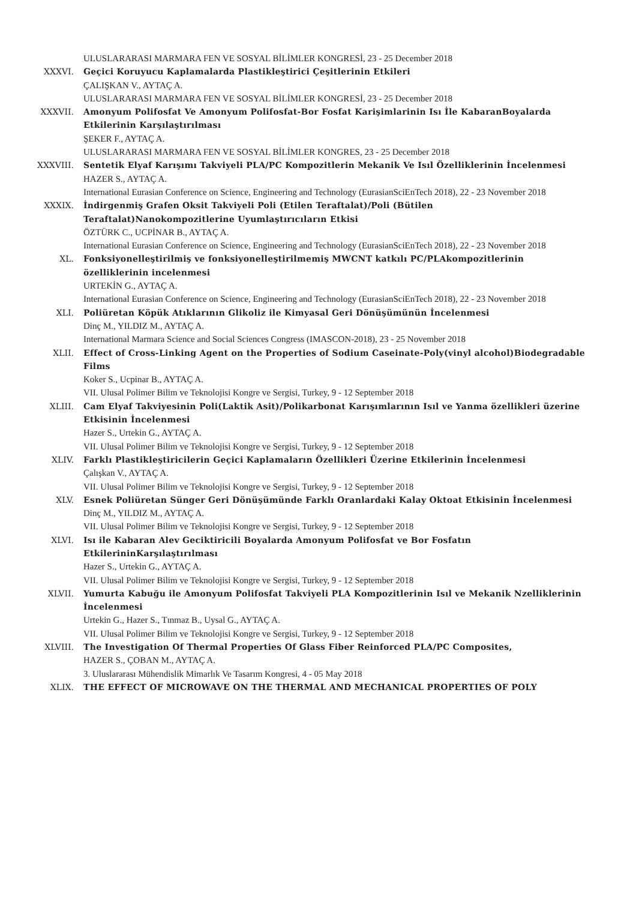ULUSLARARASI MARMARA FEN VE SOSYAL BİLİMLER KONGRESİ, 23 - 25 December 2018
XXXVI. Geçici Koruyucu Kaplamalarda Plastikleştirici Çeşitlerinin Etkileri
ÇALIŞKAN V., AYTAÇ A.
ULUSLARARASI MARMARA FEN VE SOSYAL BİLİMLER KONGRESİ, 23 - 25 December 2018
XXXVII. Amonyum Polifosfat Ve Amonyum Polifosfat-Bor Fosfat Karişimlarinin Isı İle KabaranBoyalarda Etkilerinin Karşılaştırılması
ŞEKER F., AYTAÇ A.
ULUSLARARASI MARMARA FEN VE SOSYAL BİLİMLER KONGRES, 23 - 25 December 2018
XXXVIII. Sentetik Elyaf Karışımı Takviyeli PLA/PC Kompozitlerin Mekanik Ve Isıl Özelliklerinin İncelenmesi
HAZER S., AYTAÇ A.
International Eurasian Conference on Science, Engineering and Technology (EurasianSciEnTech 2018), 22 - 23 November 2018
XXXIX. İndirgenmiş Grafen Oksit Takviyeli Poli (Etilen Teraftalat)/Poli (Bütilen Teraftalat)Nanokompozitlerine Uyumlaştırıcıların Etkisi
ÖZTÜRK C., UCPİNAR B., AYTAÇ A.
International Eurasian Conference on Science, Engineering and Technology (EurasianSciEnTech 2018), 22 - 23 November 2018
XL. Fonksiyonelleştirilmiş ve fonksiyonelleştirilmemiş MWCNT katkılı PC/PLAkompozitlerinin özelliklerinin incelenmesi
URTEKİN G., AYTAÇ A.
International Eurasian Conference on Science, Engineering and Technology (EurasianSciEnTech 2018), 22 - 23 November 2018
XLI. Poliüretan Köpük Atıklarının Glikoliz ile Kimyasal Geri Dönüşümünün İncelenmesi
Dinç M., YILDIZ M., AYTAÇ A.
International Marmara Science and Social Sciences Congress (IMASCON-2018), 23 - 25 November 2018
XLII. Effect of Cross-Linking Agent on the Properties of Sodium Caseinate-Poly(vinyl alcohol)Biodegradable Films
Koker S., Ucpinar B., AYTAÇ A.
VII. Ulusal Polimer Bilim ve Teknolojisi Kongre ve Sergisi, Turkey, 9 - 12 September 2018
XLIII. Cam Elyaf Takviyesinin Poli(Laktik Asit)/Polikarbonat Karışımlarının Isıl ve Yanma özellikleri üzerine Etkisinin İncelenmesi
Hazer S., Urtekin G., AYTAÇ A.
VII. Ulusal Polimer Bilim ve Teknolojisi Kongre ve Sergisi, Turkey, 9 - 12 September 2018
XLIV. Farklı Plastikleştiricilerin Geçici Kaplamaların Özellikleri Üzerine Etkilerinin İncelenmesi
Çalışkan V., AYTAÇ A.
VII. Ulusal Polimer Bilim ve Teknolojisi Kongre ve Sergisi, Turkey, 9 - 12 September 2018
XLV. Esnek Poliüretan Sünger Geri Dönüşümünde Farklı Oranlardaki Kalay Oktoat Etkisinin İncelenmesi
Dinç M., YILDIZ M., AYTAÇ A.
VII. Ulusal Polimer Bilim ve Teknolojisi Kongre ve Sergisi, Turkey, 9 - 12 September 2018
XLVI. Isı ile Kabaran Alev Geciktiricili Boyalarda Amonyum Polifosfat ve Bor Fosfatın EtkilerininKarşılaştırılması
Hazer S., Urtekin G., AYTAÇ A.
VII. Ulusal Polimer Bilim ve Teknolojisi Kongre ve Sergisi, Turkey, 9 - 12 September 2018
XLVII. Yumurta Kabuğu ile Amonyum Polifosfat Takviyeli PLA Kompozitlerinin Isıl ve Mekanik Nzelliklerinin İncelenmesi
Urtekin G., Hazer S., Tınmaz B., Uysal G., AYTAÇ A.
VII. Ulusal Polimer Bilim ve Teknolojisi Kongre ve Sergisi, Turkey, 9 - 12 September 2018
XLVIII. The Investigation Of Thermal Properties Of Glass Fiber Reinforced PLA/PC Composites,
HAZER S., ÇOBAN M., AYTAÇ A.
3. Uluslararası Mühendislik Mimarlık Ve Tasarım Kongresi, 4 - 05 May 2018
XLIX. THE EFFECT OF MICROWAVE ON THE THERMAL AND MECHANICAL PROPERTIES OF POLY